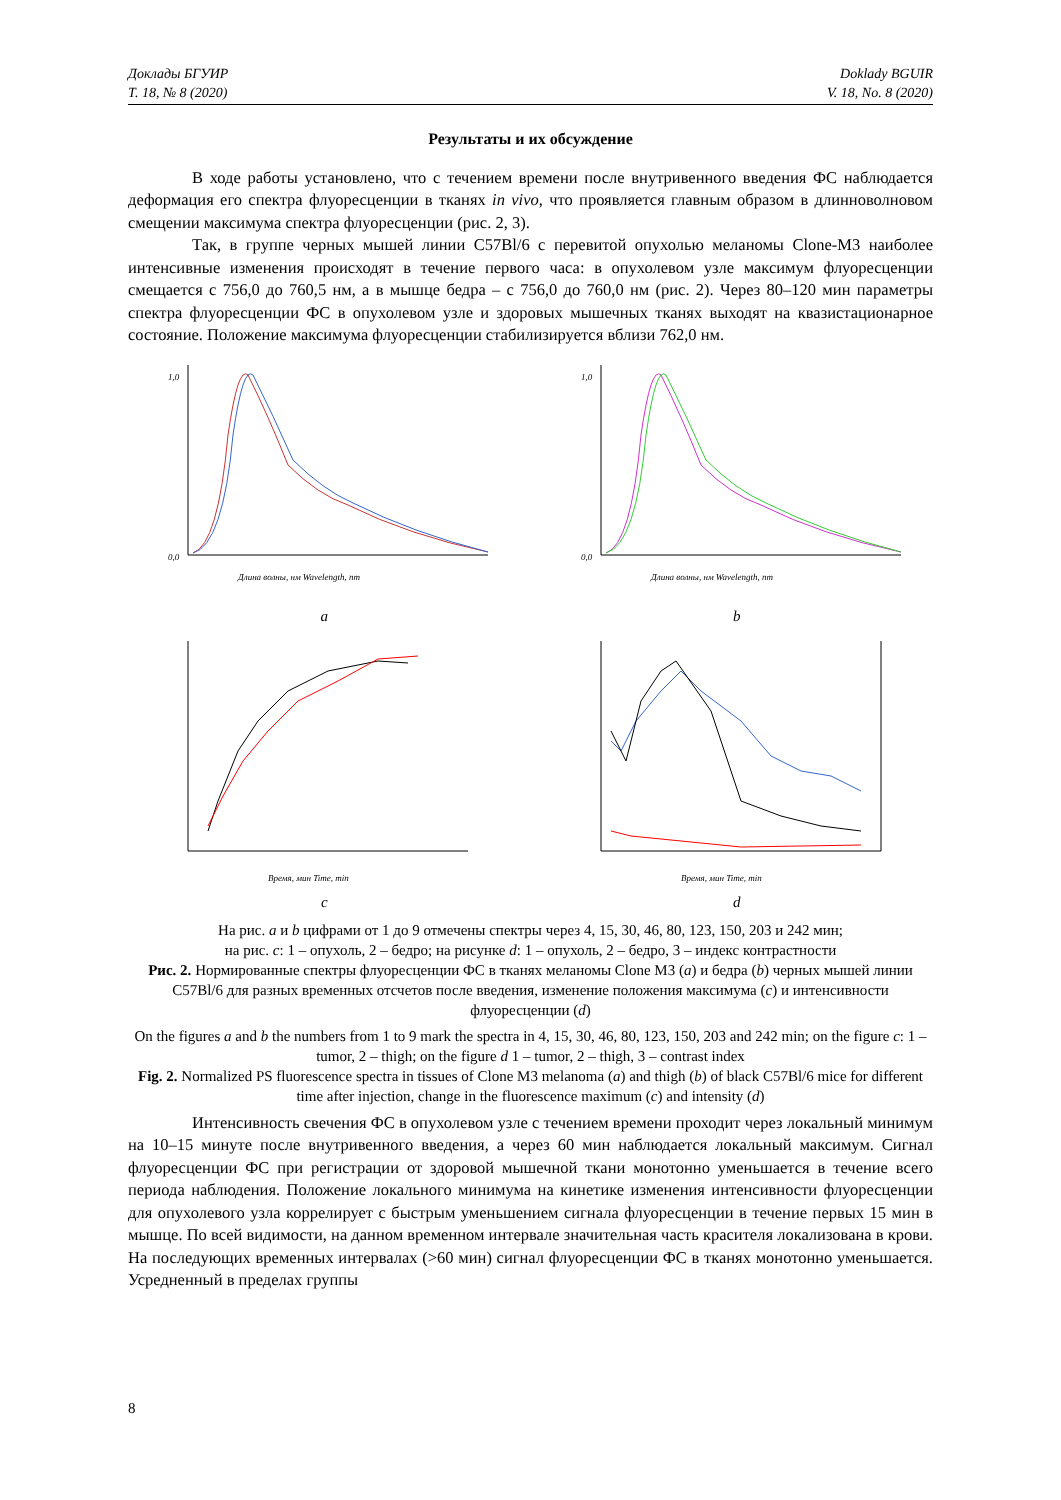Доклады БГУИР
Т. 18, № 8 (2020)
Doklady BGUIR
V. 18, No. 8 (2020)
Результаты и их обсуждение
В ходе работы установлено, что с течением времени после внутривенного введения ФС наблюдается деформация его спектра флуоресценции в тканях in vivo, что проявляется главным образом в длинноволновом смещении максимума спектра флуоресценции (рис. 2, 3).
Так, в группе черных мышей линии C57Bl/6 с перевитой опухолью меланомы Clone-M3 наиболее интенсивные изменения происходят в течение первого часа: в опухолевом узле максимум флуоресценции смещается с 756,0 до 760,5 нм, а в мышце бедра – с 756,0 до 760,0 нм (рис. 2). Через 80–120 мин параметры спектра флуоресценции ФС в опухолевом узле и здоровых мышечных тканях выходят на квазистационарное состояние. Положение максимума флуоресценции стабилизируется вблизи 762,0 нм.
0,0
1,0
Длина волны, нм Wavelength, nm
a
0,0
1,0
Длина волны, нм Wavelength, nm
b
Время, мин Time, min
c
Время, мин Time, min
d
На рис. a и b цифрами от 1 до 9 отмечены спектры через 4, 15, 30, 46, 80, 123, 150, 203 и 242 мин;
на рис. c: 1 – опухоль, 2 – бедро; на рисунке d: 1 – опухоль, 2 – бедро, 3 – индекс контрастности
Рис. 2. Нормированные спектры флуоресценции ФС в тканях меланомы Clone M3 (a) и бедра (b) черных мышей линии C57Bl/6 для разных временных отсчетов после введения, изменение положения максимума (c) и интенсивности флуоресценции (d)
On the figures a and b the numbers from 1 to 9 mark the spectra in 4, 15, 30, 46, 80, 123, 150, 203 and 242 min; on the figure c: 1 – tumor, 2 – thigh; on the figure d 1 – tumor, 2 – thigh, 3 – contrast index
Fig. 2. Normalized PS fluorescence spectra in tissues of Clone M3 melanoma (a) and thigh (b) of black C57Bl/6 mice for different time after injection, change in the fluorescence maximum (c) and intensity (d)
Интенсивность свечения ФС в опухолевом узле с течением времени проходит через локальный минимум на 10–15 минуте после внутривенного введения, а через 60 мин наблюдается локальный максимум. Сигнал флуоресценции ФС при регистрации от здоровой мышечной ткани монотонно уменьшается в течение всего периода наблюдения. Положение локального минимума на кинетике изменения интенсивности флуоресценции для опухолевого узла коррелирует с быстрым уменьшением сигнала флуоресценции в течение первых 15 мин в мышце. По всей видимости, на данном временном интервале значительная часть красителя локализована в крови. На последующих временных интервалах (>60 мин) сигнал флуоресценции ФС в тканях монотонно уменьшается. Усредненный в пределах группы
8